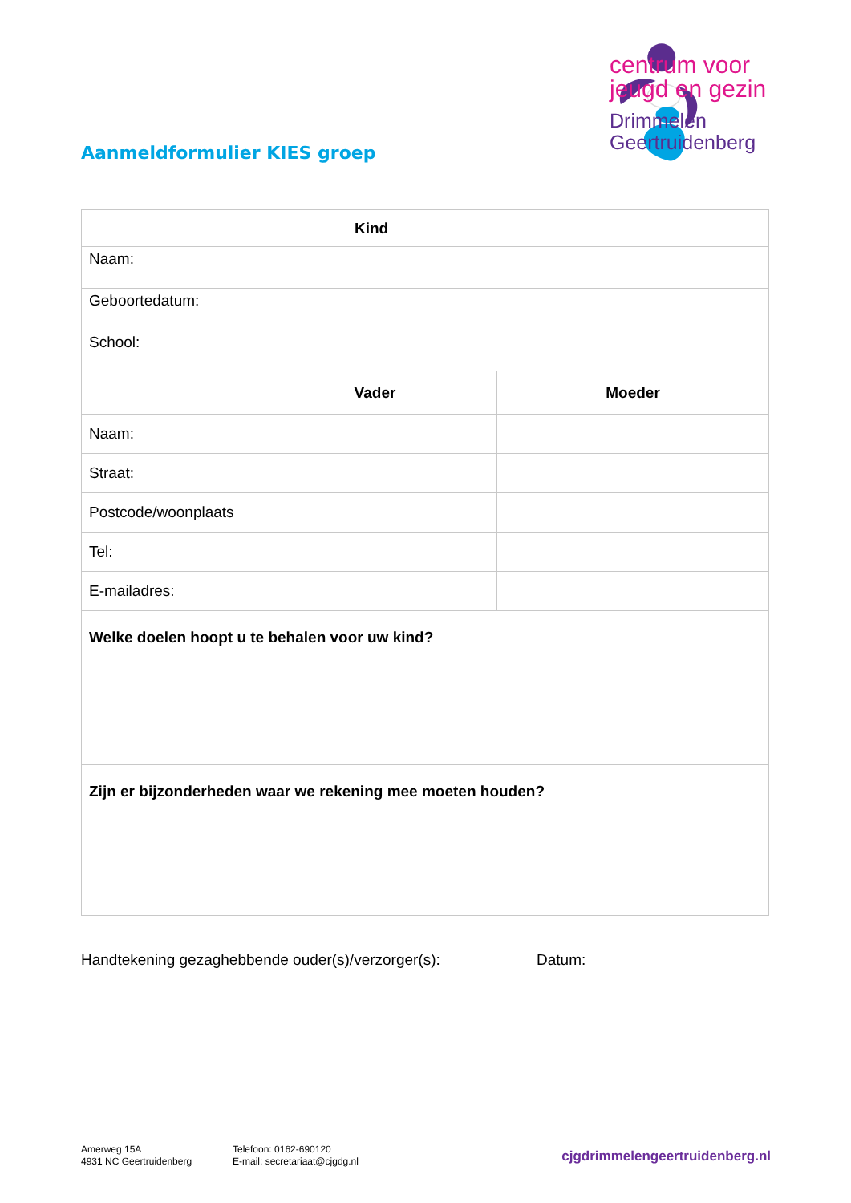centrum voor
jeugd en gezin
Drimmelen
Geertruidenberg
Aanmeldformulier KIES groep
| | Kind | |
| Naam: | | |
| Geboortedatum: | | |
| School: | | |
| | Vader | Moeder |
| Naam: | | |
| Straat: | | |
| Postcode/woonplaats | | |
| Tel: | | |
| E-mailadres: | | |
| Welke doelen hoopt u te behalen voor uw kind? | | |
| Zijn er bijzonderheden waar we rekening mee moeten houden? | | |
Handtekening gezaghebbende ouder(s)/verzorger(s):
Datum:
Amerweg 15A
4931 NC Geertruidenberg
Telefoon: 0162-690120
E-mail: secretariaat@cjgdg.nl
cjgdrimmelengeertruidenberg.nl